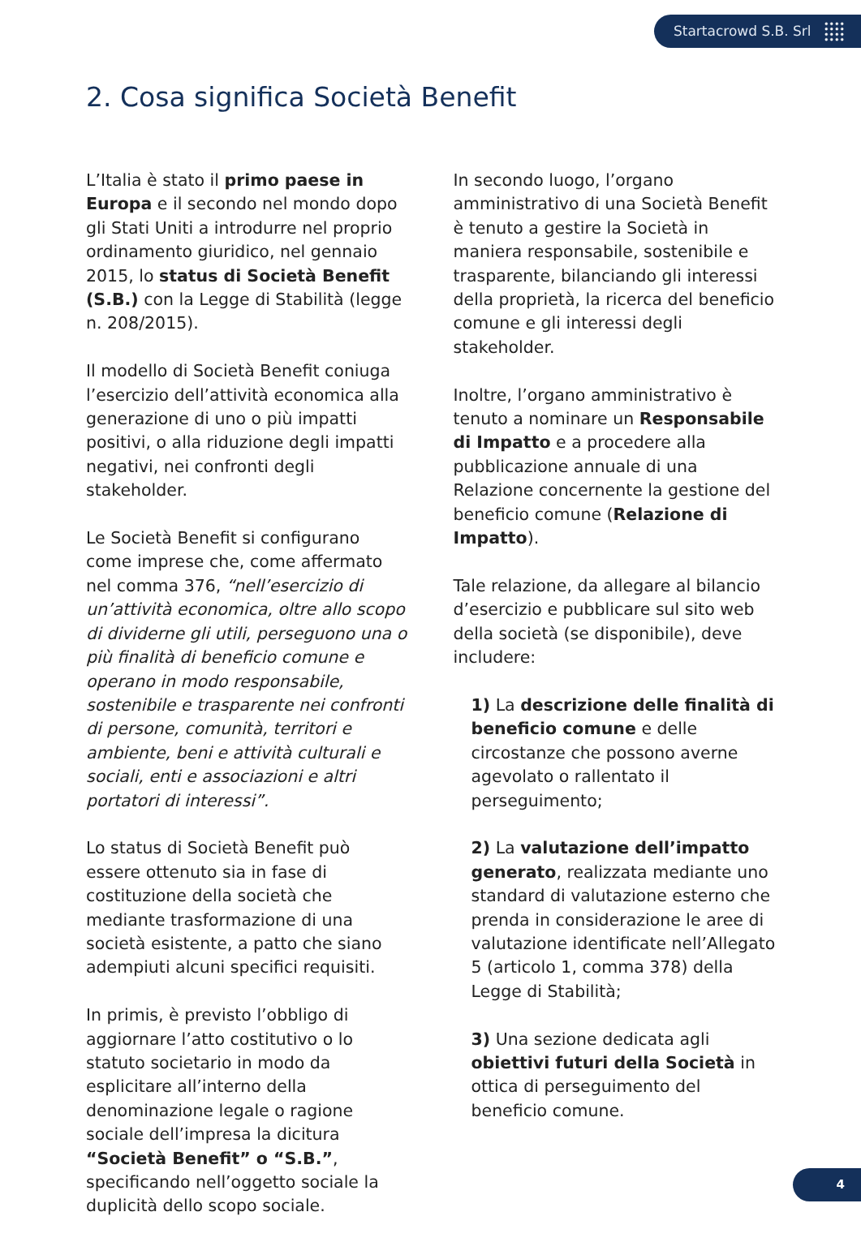Startacrowd S.B. Srl
2. Cosa significa Società Benefit
L’Italia è stato il primo paese in Europa e il secondo nel mondo dopo gli Stati Uniti a introdurre nel proprio ordinamento giuridico, nel gennaio 2015, lo status di Società Benefit (S.B.) con la Legge di Stabilità (legge n. 208/2015).
Il modello di Società Benefit coniuga l’esercizio dell’attività economica alla generazione di uno o più impatti positivi, o alla riduzione degli impatti negativi, nei confronti degli stakeholder.
Le Società Benefit si configurano come imprese che, come affermato nel comma 376, “nell’esercizio di un’attività economica, oltre allo scopo di dividerne gli utili, perseguono una o più finalità di beneficio comune e operano in modo responsabile, sostenibile e trasparente nei confronti di persone, comunità, territori e ambiente, beni e attività culturali e sociali, enti e associazioni e altri portatori di interessi”.
Lo status di Società Benefit può essere ottenuto sia in fase di costituzione della società che mediante trasformazione di una società esistente, a patto che siano adempiuti alcuni specifici requisiti.
In primis, è previsto l’obbligo di aggiornare l’atto costitutivo o lo statuto societario in modo da esplicitare all’interno della denominazione legale o ragione sociale dell’impresa la dicitura “Società Benefit” o “S.B.”, specificando nell’oggetto sociale la duplicità dello scopo sociale.
In secondo luogo, l’organo amministrativo di una Società Benefit è tenuto a gestire la Società in maniera responsabile, sostenibile e trasparente, bilanciando gli interessi della proprietà, la ricerca del beneficio comune e gli interessi degli stakeholder.
Inoltre, l’organo amministrativo è tenuto a nominare un Responsabile di Impatto e a procedere alla pubblicazione annuale di una Relazione concernente la gestione del beneficio comune (Relazione di Impatto).
Tale relazione, da allegare al bilancio d’esercizio e pubblicare sul sito web della società (se disponibile), deve includere:
1) La descrizione delle finalità di beneficio comune e delle circostanze che possono averne agevolato o rallentato il perseguimento;
2) La valutazione dell’impatto generato, realizzata mediante uno standard di valutazione esterno che prenda in considerazione le aree di valutazione identificate nell’Allegato 5 (articolo 1, comma 378) della Legge di Stabilità;
3) Una sezione dedicata agli obiettivi futuri della Società in ottica di perseguimento del beneficio comune.
4